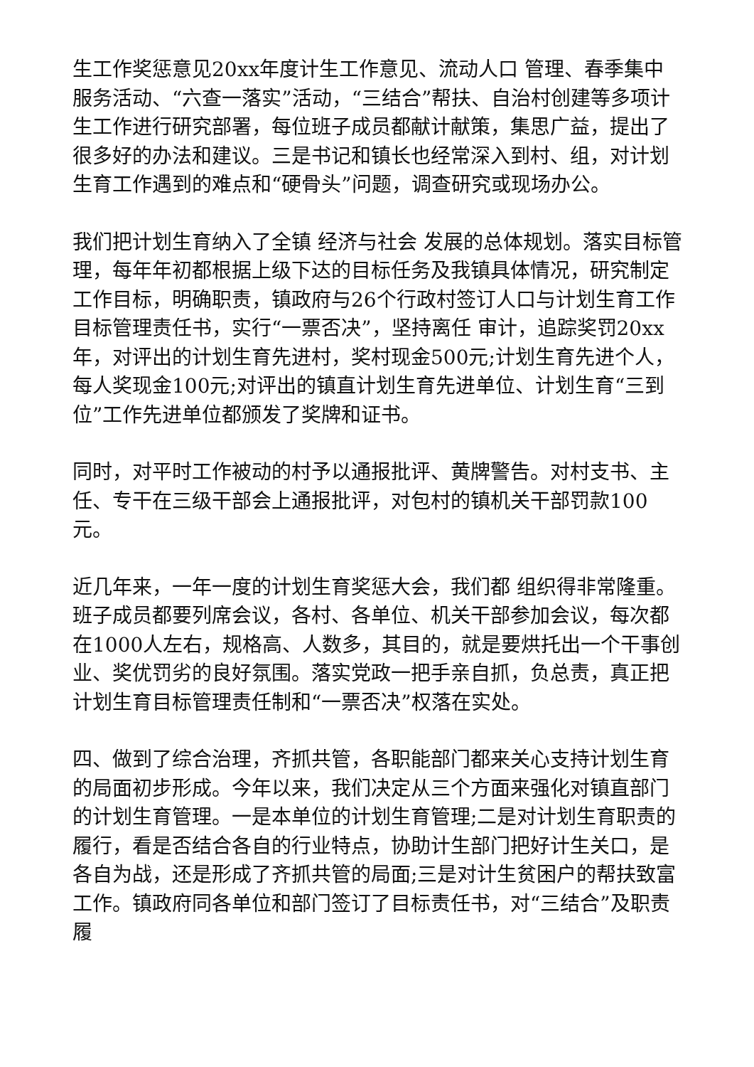生工作奖惩意见20xx年度计生工作意见、流动人口 管理、春季集中服务活动、“六查一落实”活动，“三结合”帮扶、自治村创建等多项计生工作进行研究部署，每位班子成员都献计献策，集思广益，提出了很多好的办法和建议。三是书记和镇长也经常深入到村、组，对计划生育工作遇到的难点和“硬骨头”问题，调查研究或现场办公。
我们把计划生育纳入了全镇 经济与社会 发展的总体规划。落实目标管理，每年年初都根据上级下达的目标任务及我镇具体情况，研究制定工作目标，明确职责，镇政府与26个行政村签订人口与计划生育工作目标管理责任书，实行“一票否决”，坚持离任 审计，追踪奖罚20xx年，对评出的计划生育先进村，奖村现金500元;计划生育先进个人，每人奖现金100元;对评出的镇直计划生育先进单位、计划生育“三到位”工作先进单位都颁发了奖牌和证书。
同时，对平时工作被动的村予以通报批评、黄牌警告。对村支书、主任、专干在三级干部会上通报批评，对包村的镇机关干部罚款100元。
近几年来，一年一度的计划生育奖惩大会，我们都 组织得非常隆重。班子成员都要列席会议，各村、各单位、机关干部参加会议，每次都在1000人左右，规格高、人数多，其目的，就是要烘托出一个干事创业、奖优罚劣的良好氛围。落实党政一把手亲自抓，负总责，真正把计划生育目标管理责任制和“一票否决”权落在实处。
四、做到了综合治理，齐抓共管，各职能部门都来关心支持计划生育的局面初步形成。今年以来，我们决定从三个方面来强化对镇直部门的计划生育管理。一是本单位的计划生育管理;二是对计划生育职责的履行，看是否结合各自的行业特点，协助计生部门把好计生关口，是各自为战，还是形成了齐抓共管的局面;三是对计生贫困户的帮扶致富工作。镇政府同各单位和部门签订了目标责任书，对“三结合”及职责履